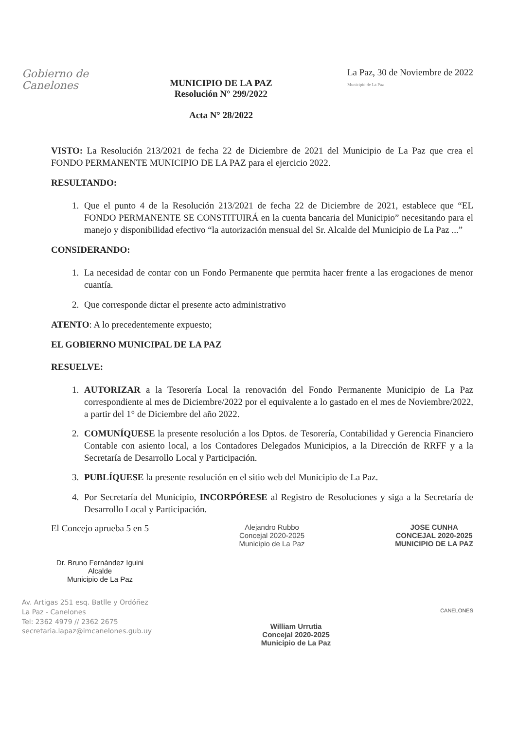Gobierno de
Canelones
MUNICIPIO DE LA PAZ
Resolución N° 299/2022
Acta N° 28/2022
La Paz, 30 de Noviembre de 2022
Municipio de La Paz
VISTO: La Resolución 213/2021 de fecha 22 de Diciembre de 2021 del Municipio de La Paz que crea el FONDO PERMANENTE MUNICIPIO DE LA PAZ para el ejercicio 2022.
RESULTANDO:
1. Que el punto 4 de la Resolución 213/2021 de fecha 22 de Diciembre de 2021, establece que “EL FONDO PERMANENTE SE CONSTITUIRÁ en la cuenta bancaria del Municipio” necesitando para el manejo y disponibilidad efectivo “la autorización mensual del Sr. Alcalde del Municipio de La Paz ...”
CONSIDERANDO:
1. La necesidad de contar con un Fondo Permanente que permita hacer frente a las erogaciones de menor cuantía.
2. Que corresponde dictar el presente acto administrativo
ATENTO: A lo precedentemente expuesto;
EL GOBIERNO MUNICIPAL DE LA PAZ
RESUELVE:
1. AUTORIZAR a la Tesorería Local la renovación del Fondo Permanente Municipio de La Paz correspondiente al mes de Diciembre/2022 por el equivalente a lo gastado en el mes de Noviembre/2022, a partir del 1° de Diciembre del año 2022.
2. COMUNÍQUESE la presente resolución a los Dptos. de Tesorería, Contabilidad y Gerencia Financiero Contable con asiento local, a los Contadores Delegados Municipios, a la Dirección de RRFF y a la Secretaría de Desarrollo Local y Participación.
3. PUBLÍQUESE la presente resolución en el sitio web del Municipio de La Paz.
4. Por Secretaría del Municipio, INCORPÓRESE al Registro de Resoluciones y siga a la Secretaría de Desarrollo Local y Participación.
El Concejo aprueba 5 en 5
Dr. Bruno Fernández Iguini
Alcalde
Municipio de La Paz
Alejandro Rubbo
Concejal 2020-2025
Municipio de La Paz
JOSE CUNHA
CONCEJAL 2020-2025
MUNICIPIO DE LA PAZ
Av. Artigas 251 esq. Batlle y Ordóñez
La Paz - Canelones
Tel: 2362 4979 // 2362 2675
secretaria.lapaz@imcanelones.gub.uy
William Urrutia
Concejal 2020-2025
Municipio de La Paz
CANELONES